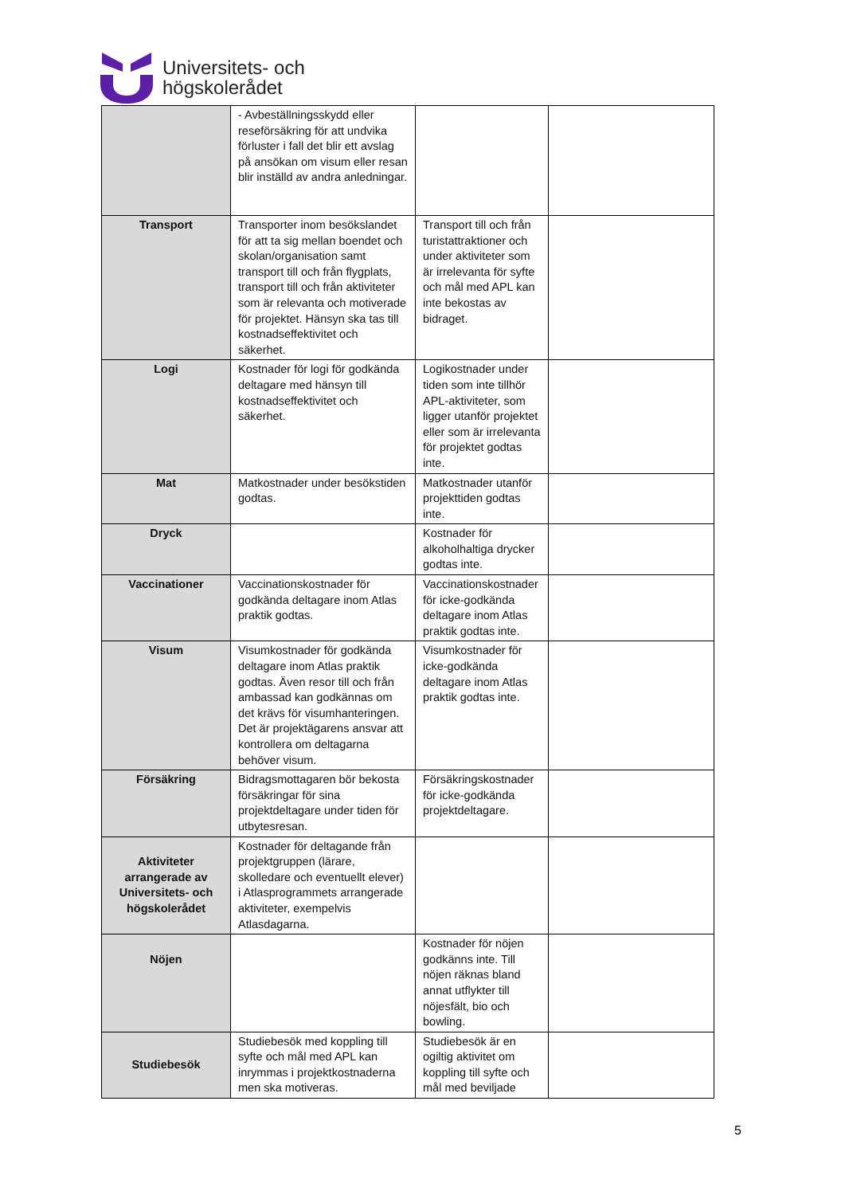Universitets- och
högskolerådet
| | - Avbeställningsskydd eller reseförsäkring för att undvika förluster i fall det blir ett avslag på ansökan om visum eller resan blir inställd av andra anledningar. | | |
| Transport | Transporter inom besökslandet för att ta sig mellan boendet och skolan/organisation samt transport till och från flygplats, transport till och från aktiviteter som är relevanta och motiverade för projektet. Hänsyn ska tas till kostnadseffektivitet och säkerhet. | Transport till och från turistattraktioner och under aktiviteter som är irrelevanta för syfte och mål med APL kan inte bekostas av bidraget. | |
| Logi | Kostnader för logi för godkända deltagare med hänsyn till kostnadseffektivitet och säkerhet. | Logikostnader under tiden som inte tillhör APL-aktiviteter, som ligger utanför projektet eller som är irrelevanta för projektet godtas inte. | |
| Mat | Matkostnader under besökstiden godtas. | Matkostnader utanför projekttiden godtas inte. | |
| Dryck | | Kostnader för alkoholhaltiga drycker godtas inte. | |
| Vaccinationer | Vaccinationskostnader för godkända deltagare inom Atlas praktik godtas. | Vaccinationskostnader för icke-godkända deltagare inom Atlas praktik godtas inte. | |
| Visum | Visumkostnader för godkända deltagare inom Atlas praktik godtas. Även resor till och från ambassad kan godkännas om det krävs för visumhanteringen. Det är projektägarens ansvar att kontrollera om deltagarna behöver visum. | Visumkostnader för icke-godkända deltagare inom Atlas praktik godtas inte. | |
| Försäkring | Bidragsmottagaren bör bekosta försäkringar för sina projektdeltagare under tiden för utbytesresan. | Försäkringskostnader för icke-godkända projektdeltagare. | |
| Aktiviteter arrangerade av Universitets- och högskolerådet | Kostnader för deltagande från projektgruppen (lärare, skolledare och eventuellt elever) i Atlasprogrammets arrangerade aktiviteter, exempelvis Atlasdagarna. | | |
| Nöjen | | Kostnader för nöjen godkänns inte. Till nöjen räknas bland annat utflykter till nöjesfält, bio och bowling. | |
| Studiebesök | Studiebesök med koppling till syfte och mål med APL kan inrymmas i projektkostnaderna men ska motiveras. | Studiebesök är en ogiltig aktivitet om koppling till syfte och mål med beviljade | |
5